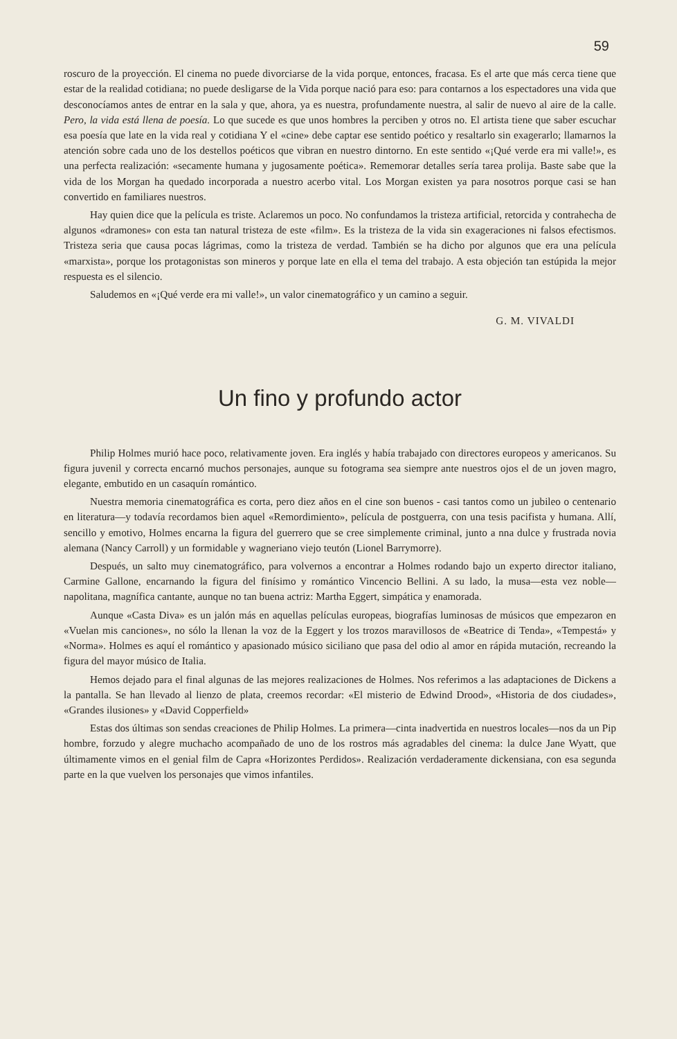59
roscuro de la proyección. El cinema no puede divorciarse de la vida porque, entonces, fracasa. Es el arte que más cerca tiene que estar de la realidad cotidiana; no puede desligarse de la Vida porque nació para eso: para contarnos a los espectadores una vida que desconocíamos antes de entrar en la sala y que, ahora, ya es nuestra, profundamente nuestra, al salir de nuevo al aire de la calle. Pero, la vida está llena de poesía. Lo que sucede es que unos hombres la perciben y otros no. El artista tiene que saber escuchar esa poesía que late en la vida real y cotidiana Y el «cine» debe captar ese sentido poético y resaltarlo sin exagerarlo; llamarnos la atención sobre cada uno de los destellos poéticos que vibran en nuestro dintorno. En este sentido «¡Qué verde era mi valle!», es una perfecta realización: «secamente humana y jugosamente poética». Rememorar detalles sería tarea prolija. Baste sabe que la vida de los Morgan ha quedado incorporada a nuestro acerbo vital. Los Morgan existen ya para nosotros porque casi se han convertido en familiares nuestros.
Hay quien dice que la película es triste. Aclaremos un poco. No confundamos la tristeza artificial, retorcida y contrahecha de algunos «dramones» con esta tan natural tristeza de este «film». Es la tristeza de la vida sin exageraciones ni falsos efectismos. Tristeza seria que causa pocas lágrimas, como la tristeza de verdad. También se ha dicho por algunos que era una película «marxista», porque los protagonistas son mineros y porque late en ella el tema del trabajo. A esta objeción tan estúpida la mejor respuesta es el silencio.
Saludemos en «¡Qué verde era mi valle!», un valor cinematográfico y un camino a seguir.
G. M. VIVALDI
Un fino y profundo actor
Philip Holmes murió hace poco, relativamente joven. Era inglés y había trabajado con directores europeos y americanos. Su figura juvenil y correcta encarnó muchos personajes, aunque su fotograma sea siempre ante nuestros ojos el de un joven magro, elegante, embutido en un casaquín romántico.
Nuestra memoria cinematográfica es corta, pero diez años en el cine son buenos - casi tantos como un jubileo o centenario en literatura—y todavía recordamos bien aquel «Remordimiento», película de postguerra, con una tesis pacifista y humana. Allí, sencillo y emotivo, Holmes encarna la figura del guerrero que se cree simplemente criminal, junto a nna dulce y frustrada novia alemana (Nancy Carroll) y un formidable y wagneriano viejo teutón (Lionel Barrymorre).
Después, un salto muy cinematográfico, para volvernos a encontrar a Holmes rodando bajo un experto director italiano, Carmine Gallone, encarnando la figura del finísimo y romántico Vincencio Bellini. A su lado, la musa—esta vez noble—napolitana, magnífica cantante, aunque no tan buena actriz: Martha Eggert, simpática y enamorada.
Aunque «Casta Diva» es un jalón más en aquellas películas europeas, biografías luminosas de músicos que empezaron en «Vuelan mis canciones», no sólo la llenan la voz de la Eggert y los trozos maravillosos de «Beatrice di Tenda», «Tempestá» y «Norma». Holmes es aquí el romántico y apasionado músico siciliano que pasa del odio al amor en rápida mutación, recreando la figura del mayor músico de Italia.
Hemos dejado para el final algunas de las mejores realizaciones de Holmes. Nos referimos a las adaptaciones de Dickens a la pantalla. Se han llevado al lienzo de plata, creemos recordar: «El misterio de Edwind Drood», «Historia de dos ciudades», «Grandes ilusiones» y «David Copperfield»
Estas dos últimas son sendas creaciones de Philip Holmes. La primera—cinta inadvertida en nuestros locales—nos da un Pip hombre, forzudo y alegre muchacho acompañado de uno de los rostros más agradables del cinema: la dulce Jane Wyatt, que últimamente vimos en el genial film de Capra «Horizontes Perdidos». Realización verdaderamente dickensiana, con esa segunda parte en la que vuelven los personajes que vimos infantiles.